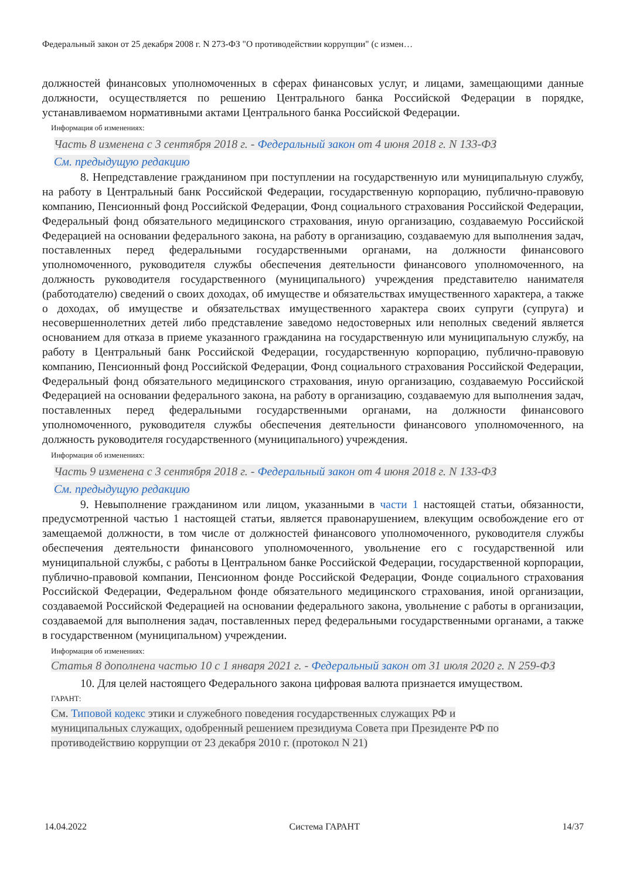Федеральный закон от 25 декабря 2008 г. N 273-ФЗ "О противодействии коррупции" (с измен…
должностей финансовых уполномоченных в сферах финансовых услуг, и лицами, замещающими данные должности, осуществляется по решению Центрального банка Российской Федерации в порядке, устанавливаемом нормативными актами Центрального банка Российской Федерации.
Информация об изменениях:
Часть 8 изменена с 3 сентября 2018 г. - Федеральный закон от 4 июня 2018 г. N 133-ФЗ
См. предыдущую редакцию
8. Непредставление гражданином при поступлении на государственную или муниципальную службу, на работу в Центральный банк Российской Федерации, государственную корпорацию, публично-правовую компанию, Пенсионный фонд Российской Федерации, Фонд социального страхования Российской Федерации, Федеральный фонд обязательного медицинского страхования, иную организацию, создаваемую Российской Федерацией на основании федерального закона, на работу в организацию, создаваемую для выполнения задач, поставленных перед федеральными государственными органами, на должности финансового уполномоченного, руководителя службы обеспечения деятельности финансового уполномоченного, на должность руководителя государственного (муниципального) учреждения представителю нанимателя (работодателю) сведений о своих доходах, об имуществе и обязательствах имущественного характера, а также о доходах, об имуществе и обязательствах имущественного характера своих супруги (супруга) и несовершеннолетних детей либо представление заведомо недостоверных или неполных сведений является основанием для отказа в приеме указанного гражданина на государственную или муниципальную службу, на работу в Центральный банк Российской Федерации, государственную корпорацию, публично-правовую компанию, Пенсионный фонд Российской Федерации, Фонд социального страхования Российской Федерации, Федеральный фонд обязательного медицинского страхования, иную организацию, создаваемую Российской Федерацией на основании федерального закона, на работу в организацию, создаваемую для выполнения задач, поставленных перед федеральными государственными органами, на должности финансового уполномоченного, руководителя службы обеспечения деятельности финансового уполномоченного, на должность руководителя государственного (муниципального) учреждения.
Информация об изменениях:
Часть 9 изменена с 3 сентября 2018 г. - Федеральный закон от 4 июня 2018 г. N 133-ФЗ
См. предыдущую редакцию
9. Невыполнение гражданином или лицом, указанными в части 1 настоящей статьи, обязанности, предусмотренной частью 1 настоящей статьи, является правонарушением, влекущим освобождение его от замещаемой должности, в том числе от должностей финансового уполномоченного, руководителя службы обеспечения деятельности финансового уполномоченного, увольнение его с государственной или муниципальной службы, с работы в Центральном банке Российской Федерации, государственной корпорации, публично-правовой компании, Пенсионном фонде Российской Федерации, Фонде социального страхования Российской Федерации, Федеральном фонде обязательного медицинского страхования, иной организации, создаваемой Российской Федерацией на основании федерального закона, увольнение с работы в организации, создаваемой для выполнения задач, поставленных перед федеральными государственными органами, а также в государственном (муниципальном) учреждении.
Информация об изменениях:
Статья 8 дополнена частью 10 с 1 января 2021 г. - Федеральный закон от 31 июля 2020 г. N 259-ФЗ
10. Для целей настоящего Федерального закона цифровая валюта признается имуществом.
ГАРАНТ:
См. Типовой кодекс этики и служебного поведения государственных служащих РФ и
муниципальных служащих, одобренный решением президиума Совета при Президенте РФ по
противодействию коррупции от 23 декабря 2010 г. (протокол N 21)
14.04.2022 Система ГАРАНТ 14/37